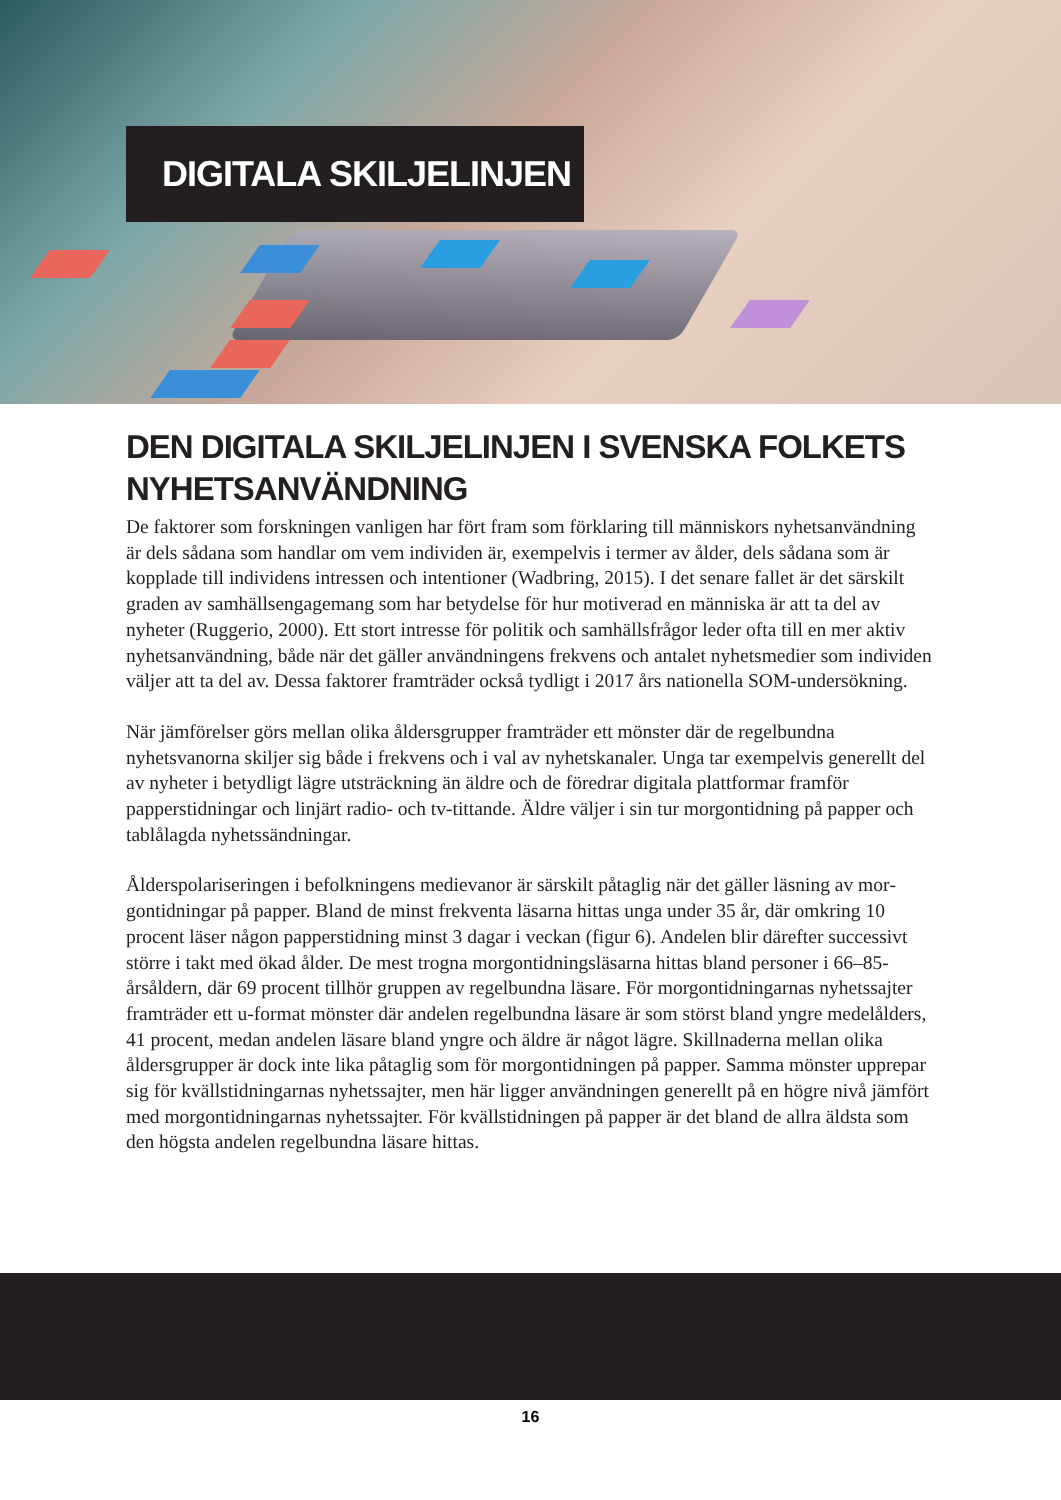DIGITALA SKILJELINJEN
DEN DIGITALA SKILJELINJEN I SVENSKA FOLKETS NYHETSANVÄNDNING
De faktorer som forskningen vanligen har fört fram som förklaring till människors nyhetsanvänd­ning är dels sådana som handlar om vem individen är, exempelvis i termer av ålder, dels sådana som är kopplade till individens intressen och intentioner (Wadbring, 2015). I det senare fallet är det särskilt graden av samhällsengagemang som har betydelse för hur motiverad en människa är att ta del av nyheter (Ruggerio, 2000). Ett stort intresse för politik och samhällsfrågor leder ofta till en mer aktiv nyhetsanvändning, både när det gäller användningens frekvens och antalet nyhetsmedier som individen väljer att ta del av. Dessa faktorer framträder också tydligt i 2017 års nationella SOM-undersökning.
När jämförelser görs mellan olika åldersgrupper framträder ett mönster där de regelbundna nyhetsvanorna skiljer sig både i frekvens och i val av nyhetskanaler. Unga tar exempelvis generellt del av nyheter i betydligt lägre utsträckning än äldre och de föredrar digitala plattformar framför papperstidningar och linjärt radio- och tv-tittande. Äldre väljer i sin tur morgontidning på papper och tablålagda nyhetssändningar.
Ålderspolariseringen i befolkningens medievanor är särskilt påtaglig när det gäller läsning av mor­gontidningar på papper. Bland de minst frekventa läsarna hittas unga under 35 år, där omkring 10 procent läser någon papperstidning minst 3 dagar i veckan (figur 6). Andelen blir därefter succes­sivt större i takt med ökad ålder. De mest trogna morgontidningsläsarna hittas bland personer i 66–85-årsåldern, där 69 procent tillhör gruppen av regelbundna läsare. För morgontidningarnas nyhetssajter framträder ett u-format mönster där andelen regelbundna läsare är som störst bland yngre medelålders, 41 procent, medan andelen läsare bland yngre och äldre är något lägre. Skillna­derna mellan olika åldersgrupper är dock inte lika påtaglig som för morgontidningen på papper. Samma mönster upprepar sig för kvällstidningarnas nyhetssajter, men här ligger användningen generellt på en högre nivå jämfört med morgontidningarnas nyhetssajter. För kvällstidningen på papper är det bland de allra äldsta som den högsta andelen regelbundna läsare hittas.
16